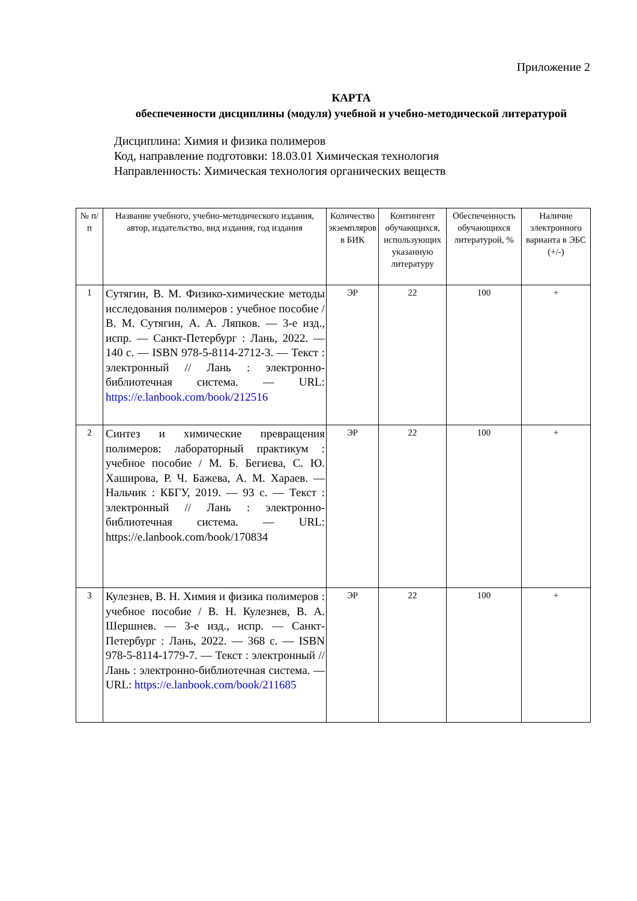Приложение 2
КАРТА
обеспеченности дисциплины (модуля) учебной и учебно-методической литературой
Дисциплина: Химия и физика полимеров
Код, направление подготовки: 18.03.01 Химическая технология
Направленность: Химическая технология органических веществ
| № п/п | Название учебного, учебно-методического издания, автор, издательство, вид издания, год издания | Количество экземпляров в БИК | Контингент обучающихся, использующих указанную литературу | Обеспеченность обучающихся литературой, % | Наличие электронного варианта в ЭБС (+/-) |
| --- | --- | --- | --- | --- | --- |
| 1 | Сутягин, В. М. Физико-химические методы исследования полимеров : учебное пособие / В. М. Сутягин, А. А. Ляпков. — 3-е изд., испр. — Санкт-Петербург : Лань, 2022. — 140 с. — ISBN 978-5-8114-2712-3. — Текст : электронный // Лань : электронно-библиотечная система. — URL: https://e.lanbook.com/book/212516 | ЭР | 22 | 100 | + |
| 2 | Синтез и химические превращения полимеров: лабораторный практикум : учебное пособие / М. Б. Бегиева, С. Ю. Хаширова, Р. Ч. Бажева, А. М. Хараев. — Нальчик : КБГУ, 2019. — 93 с. — Текст : электронный // Лань : электронно-библиотечная система. — URL: https://e.lanbook.com/book/170834 | ЭР | 22 | 100 | + |
| 3 | Кулезнев, В. Н. Химия и физика полимеров : учебное пособие / В. Н. Кулезнев, В. А. Шершнев. — 3-е изд., испр. — Санкт-Петербург : Лань, 2022. — 368 с. — ISBN 978-5-8114-1779-7. — Текст : электронный // Лань : электронно-библиотечная система. — URL: https://e.lanbook.com/book/211685 | ЭР | 22 | 100 | + |